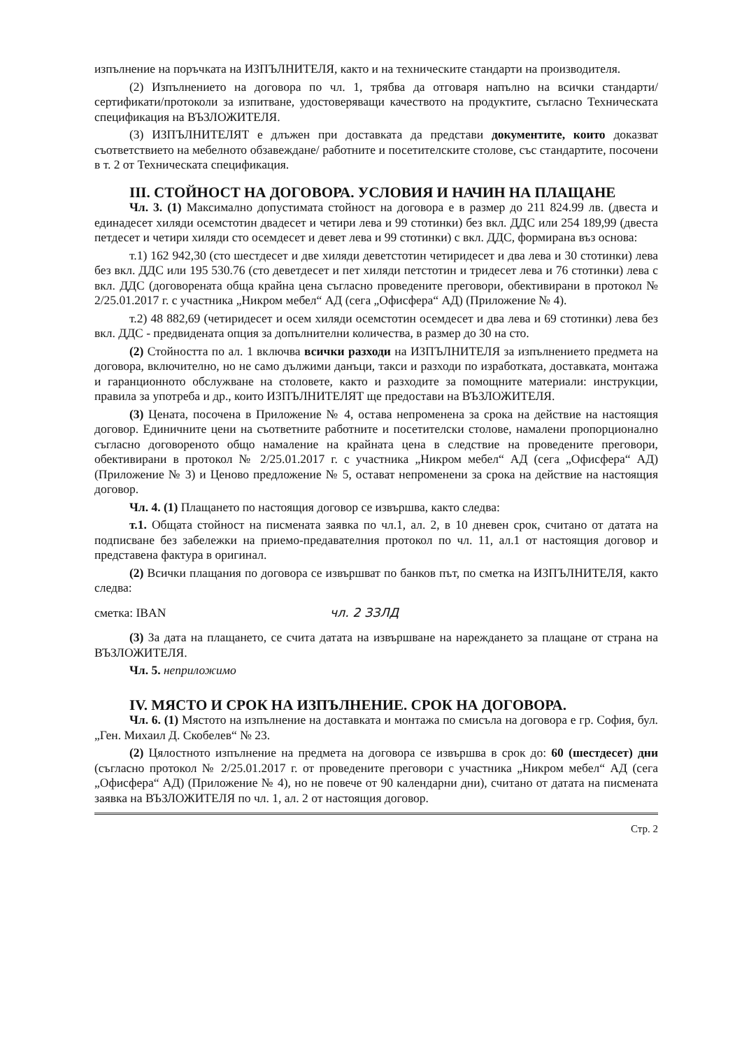изпълнение на поръчката на ИЗПЪЛНИТЕЛЯ, както и на техническите стандарти на производителя.
(2) Изпълнението на договора по чл. 1, трябва да отговаря напълно на всички стандарти/сертификати/протоколи за изпитване, удостоверяващи качеството на продуктите, съгласно Техническата спецификация на ВЪЗЛОЖИТЕЛЯ.
(3) ИЗПЪЛНИТЕЛЯТ е длъжен при доставката да представи документите, които доказват съответствието на мебелното обзавеждане/ работните и посетителските столове, със стандартите, посочени в т. 2 от Техническата спецификация.
III. СТОЙНОСТ НА ДОГОВОРА. УСЛОВИЯ И НАЧИН НА ПЛАЩАНЕ
Чл. 3. (1) Максимално допустимата стойност на договора е в размер до 211 824.99 лв. (двеста и единадесет хиляди осемстотин двадесет и четири лева и 99 стотинки) без вкл. ДДС или 254 189,99 (двеста петдесет и четири хиляди сто осемдесет и девет лева и 99 стотинки) с вкл. ДДС, формирана въз основа:
т.1) 162 942,30 (сто шестдесет и две хиляди деветстотин четиридесет и два лева и 30 стотинки) лева без вкл. ДДС или 195 530.76 (сто деветдесет и пет хиляди петстотин и тридесет лева и 76 стотинки) лева с вкл. ДДС (договорената обща крайна цена съгласно проведените преговори, обективирани в протокол № 2/25.01.2017 г. с участника „Никром мебел“ АД (сега „Офисфера“ АД) (Приложение № 4).
т.2) 48 882,69 (четиридесет и осем хиляди осемстотин осемдесет и два лева и 69 стотинки) лева без вкл. ДДС - предвидената опция за допълнителни количества, в размер до 30 на сто.
(2) Стойността по ал. 1 включва всички разходи на ИЗПЪЛНИТЕЛЯ за изпълнението предмета на договора, включително, но не само дължими данъци, такси и разходи по изработката, доставката, монтажа и гаранционното обслужване на столовете, както и разходите за помощните материали: инструкции, правила за употреба и др., които ИЗПЪЛНИТЕЛЯТ ще предостави на ВЪЗЛОЖИТЕЛЯ.
(3) Цената, посочена в Приложение № 4, остава непроменена за срока на действие на настоящия договор. Единичните цени на съответните работните и посетителски столове, намалени пропорционално съгласно договореното общо намаление на крайната цена в следствие на проведените преговори, обективирани в протокол № 2/25.01.2017 г. с участника „Никром мебел“ АД (сега „Офисфера“ АД) (Приложение № 3) и Ценово предложение № 5, остават непроменени за срока на действие на настоящия договор.
Чл. 4. (1) Плащането по настоящия договор се извършва, както следва:
т.1. Общата стойност на писмената заявка по чл.1, ал. 2, в 10 дневен срок, считано от датата на подписване без забележки на приемо-предавателния протокол по чл. 11, ал.1 от настоящия договор и представена фактура в оригинал.
(2) Всички плащания по договора се извършват по банков път, по сметка на ИЗПЪЛНИТЕЛЯ, както следва:
сметка: IBAN чл. 2 ЗЗЛД
(3) За дата на плащането, се счита датата на извършване на нареждането за плащане от страна на ВЪЗЛОЖИТЕЛЯ.
Чл. 5. неприложимо
IV. МЯСТО И СРОК НА ИЗПЪЛНЕНИЕ. СРОК НА ДОГОВОРА.
Чл. 6. (1) Мястото на изпълнение на доставката и монтажа по смисъла на договора е гр. София, бул. „Ген. Михаил Д. Скобелев“ № 23.
(2) Цялостното изпълнение на предмета на договора се извършва в срок до: 60 (шестдесет) дни (съгласно протокол № 2/25.01.2017 г. от проведените преговори с участника „Никром мебел“ АД (сега „Офисфера“ АД) (Приложение № 4), но не повече от 90 календарни дни), считано от датата на писмената заявка на ВЪЗЛОЖИТЕЛЯ по чл. 1, ал. 2 от настоящия договор.
Стр. 2